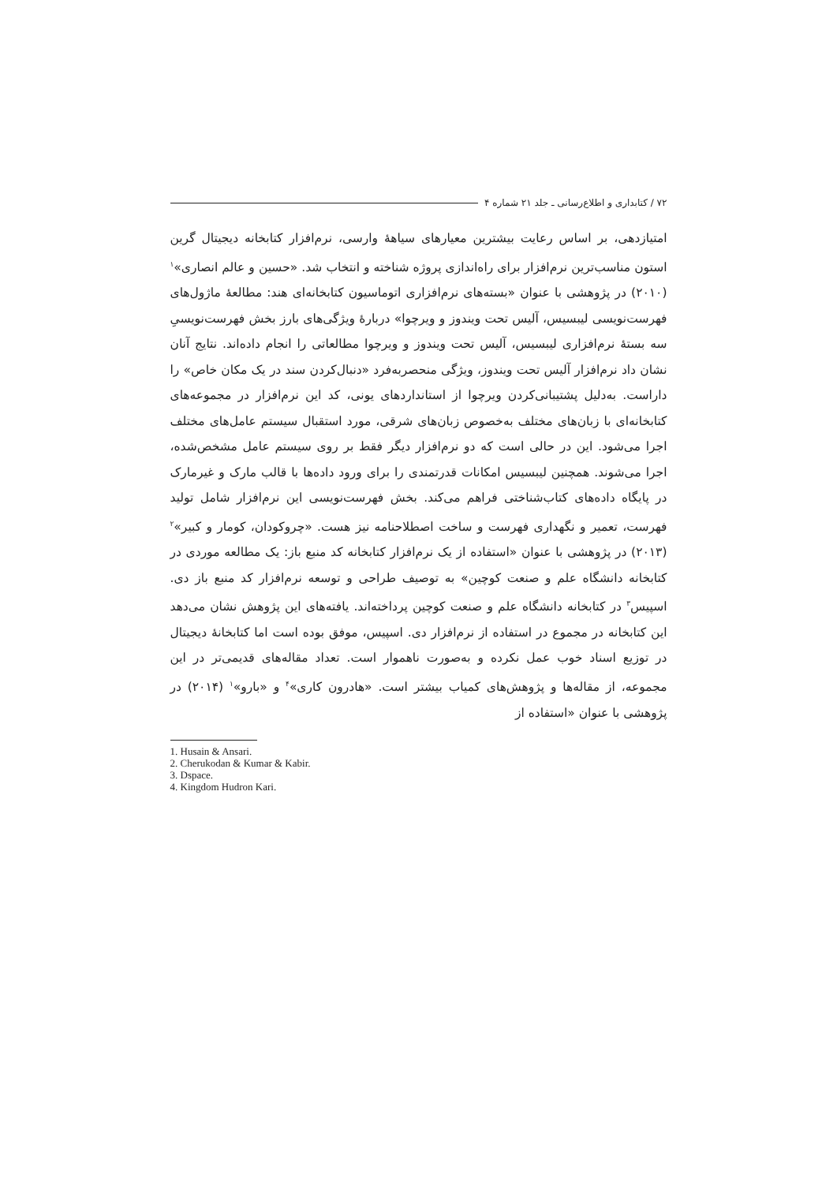۷۲ / کتابداری و اطلاع‌رسانی ـ جلد ۲۱ شماره ۴
امتیازدهی، بر اساس رعایت بیشترین معیارهای سیاههٔ وارسی، نرم‌افزار کتابخانه دیجیتال گرین استون مناسب‌ترین نرم‌افزار برای راه‌اندازی پروژه شناخته و انتخاب شد. «حسین و عالم انصاری»<sup>۱</sup> (۲۰۱۰) در پژوهشی با عنوان «بسته‌های نرم‌افزاری اتوماسیون کتابخانه‌ای هند: مطالعهٔ ماژول‌های فهرست‌نویسی لیبسیس، آلیس تحت ویندوز و ویرچوا» دربارهٔ ویژگی‌های بارز بخش فهرست‌نویسیِ سه بستهٔ نرم‌افزاری لیبسیس، آلیس تحت ویندوز و ویرچوا مطالعاتی را انجام داده‌اند. نتایج آنان نشان داد نرم‌افزار آلیس تحت ویندوز، ویژگی منحصربه‌فرد «دنبال‌کردن سند در یک مکان خاص» را داراست. به‌دلیل پشتیبانی‌کردن ویرچوا از استانداردهای یونی، کد این نرم‌افزار در مجموعه‌های کتابخانه‌ای با زبان‌های مختلف به‌خصوص زبان‌های شرقی، مورد استقبال سیستم عامل‌های مختلف اجرا می‌شود. این در حالی است که دو نرم‌افزار دیگر فقط بر روی سیستم عامل مشخص‌شده، اجرا می‌شوند. همچنین لیبسیس امکانات قدرتمندی را برای ورود داده‌ها با قالب مارک و غیرمارک در پایگاه داده‌های کتاب‌شناختی فراهم می‌کند. بخش فهرست‌نویسی این نرم‌افزار شامل تولید فهرست، تعمیر و نگهداری فهرست و ساخت اصطلاحنامه نیز هست. «چروکودان، کومار و کبیر»<sup>۲</sup> (۲۰۱۳) در پژوهشی با عنوان «استفاده از یک نرم‌افزار کتابخانه کد منبع باز: یک مطالعه موردی در کتابخانه دانشگاه علم و صنعت کوچین» به توصیف طراحی و توسعه نرم‌افزار کد منبع باز دی. اسپیس<sup>۳</sup> در کتابخانه دانشگاه علم و صنعت کوچین پرداخته‌اند. یافته‌های این پژوهش نشان می‌دهد این کتابخانه در مجموع در استفاده از نرم‌افزار دی. اسپیس، موفق بوده است اما کتابخانهٔ دیجیتال در توزیع اسناد خوب عمل نکرده و به‌صورت ناهموار است. تعداد مقاله‌های قدیمی‌تر در این مجموعه، از مقاله‌ها و پژوهش‌های کمیاب بیشتر است. «هادرون کاری»<sup>۴</sup> و «بارو»<sup>۱</sup> (۲۰۱۴) در پژوهشی با عنوان «استفاده از
1. Husain & Ansari.
2. Cherukodan & Kumar & Kabir.
3. Dspace.
4. Kingdom Hudron Kari.